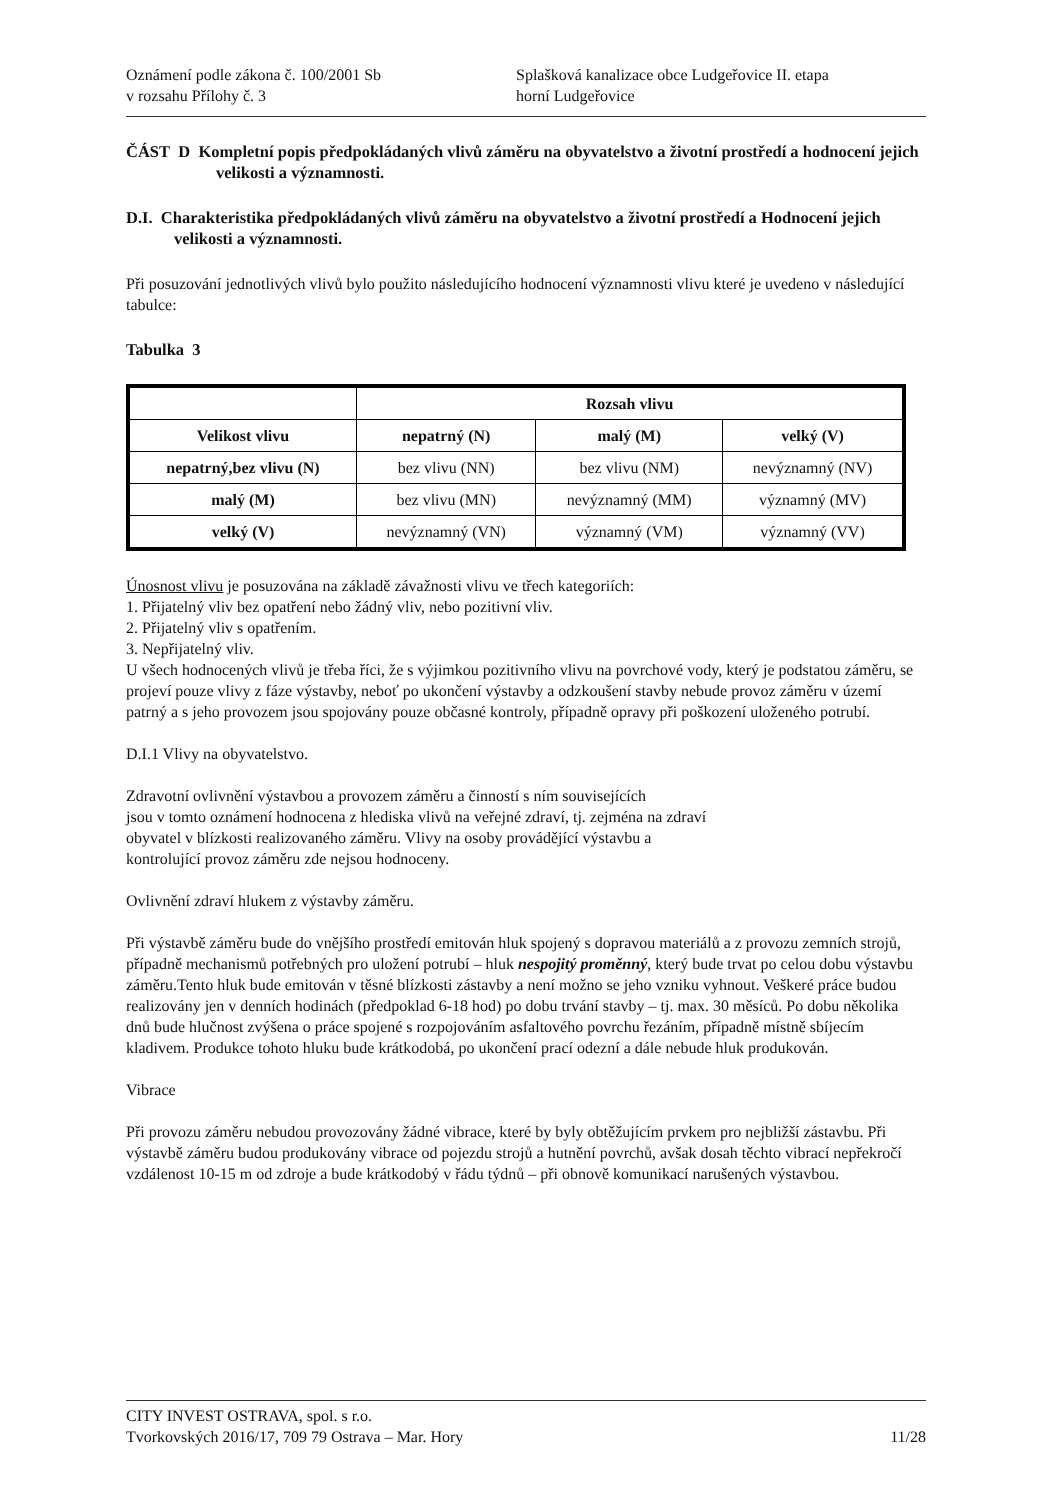Oznámení podle zákona č. 100/2001 Sb Splašková kanalizace obce Ludgeřovice II. etapa
v rozsahu Přílohy č. 3 horní Ludgeřovice
ČÁST D Kompletní popis předpokládaných vlivů záměru na obyvatelstvo a životní prostředí a hodnocení jejich velikosti a významnosti.
D.I. Charakteristika předpokládaných vlivů záměru na obyvatelstvo a životní prostředí a Hodnocení jejich velikosti a významnosti.
Při posuzování jednotlivých vlivů bylo použito následujícího hodnocení významnosti vlivu které je uvedeno v následující tabulce:
Tabulka 3
| | Rozsah vlivu | | |
| --- | --- | --- | --- |
| Velikost vlivu | nepatrný (N) | malý (M) | velký (V) |
| nepatrný,bez vlivu (N) | bez vlivu (NN) | bez vlivu (NM) | nevýznamný (NV) |
| malý (M) | bez vlivu (MN) | nevýznamný (MM) | významný (MV) |
| velký (V) | nevýznamný (VN) | významný (VM) | významný (VV) |
Únosnost vlivu je posuzována na základě závažnosti vlivu ve třech kategoriích:
1. Přijatelný vliv bez opatření nebo žádný vliv, nebo pozitivní vliv.
2. Přijatelný vliv s opatřením.
3. Nepřijatelný vliv.
U všech hodnocených vlivů je třeba říci, že s výjimkou pozitivního vlivu na povrchové vody, který je podstatou záměru, se projeví pouze vlivy z fáze výstavby, neboť po ukončení výstavby a odzkoušení stavby nebude provoz záměru v území patrný a s jeho provozem jsou spojovány pouze občasné kontroly, případně opravy při poškození uloženého potrubí.
D.I.1 Vlivy na obyvatelstvo.
Zdravotní ovlivnění výstavbou a provozem záměru a činností s ním souvisejících
jsou v tomto oznámení hodnocena z hlediska vlivů na veřejné zdraví, tj. zejména na zdraví
obyvatel v blízkosti realizovaného záměru. Vlivy na osoby provádějící výstavbu a
kontrolující provoz záměru zde nejsou hodnoceny.
Ovlivnění zdraví hlukem z výstavby záměru.
Při výstavbě záměru bude do vnějšího prostředí emitován hluk spojený s dopravou materiálů a z provozu zemních strojů, případně mechanismů potřebných pro uložení potrubí – hluk nespojitý proměnný, který bude trvat po celou dobu výstavbu záměru.Tento hluk bude emitován v těsné blízkosti zástavby a není možno se jeho vzniku vyhnout. Veškeré práce budou realizovány jen v denních hodinách (předpoklad 6-18 hod) po dobu trvání stavby – tj. max. 30 měsíců. Po dobu několika dnů bude hlučnost zvýšena o práce spojené s rozpojováním asfaltového povrchu řezáním, případně místně sbíjecím kladivem. Produkce tohoto hluku bude krátkodobá, po ukončení prací odezní a dále nebude hluk produkován.
Vibrace
Při provozu záměru nebudou provozovány žádné vibrace, které by byly obtěžujícím prvkem pro nejbližší zástavbu. Při výstavbě záměru budou produkovány vibrace od pojezdu strojů a hutnění povrchů, avšak dosah těchto vibrací nepřekročí vzdálenost 10-15 m od zdroje a bude krátkodobý v řádu týdnů – při obnově komunikací narušených výstavbou.
CITY INVEST OSTRAVA, spol. s r.o.
Tvorkovských 2016/17, 709 79 Ostrava – Mar. Hory 11/28